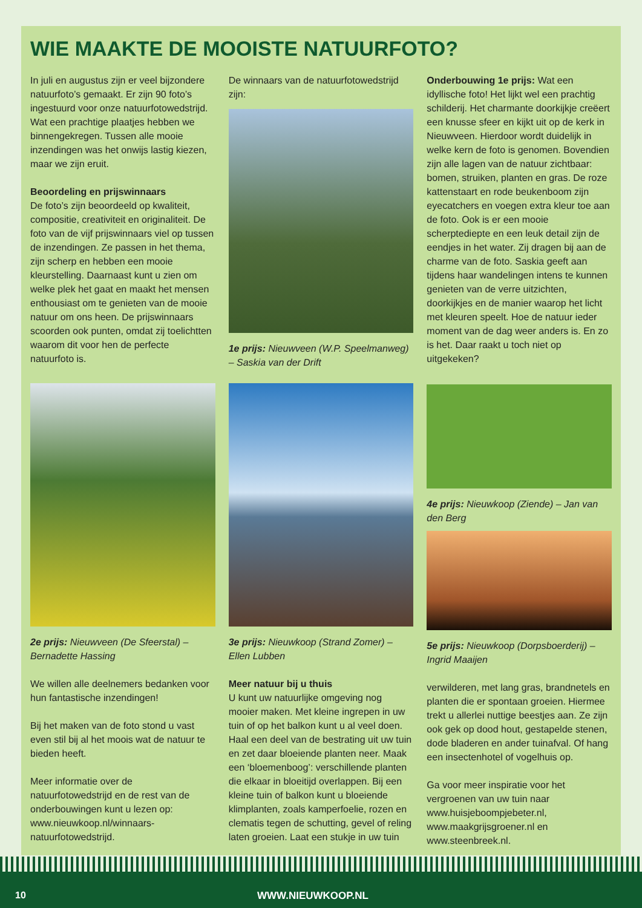WIE MAAKTE DE MOOISTE NATUURFOTO?
In juli en augustus zijn er veel bijzondere natuurfoto’s gemaakt. Er zijn 90 foto’s ingestuurd voor onze natuurfotowedstrijd. Wat een prachtige plaatjes hebben we binnengekregen. Tussen alle mooie inzendingen was het onwijs lastig kiezen, maar we zijn eruit.
Beoordeling en prijswinnaars
De foto’s zijn beoordeeld op kwaliteit, compositie, creativiteit en originaliteit. De foto van de vijf prijswinnaars viel op tussen de inzendingen. Ze passen in het thema, zijn scherp en hebben een mooie kleurstelling. Daarnaast kunt u zien om welke plek het gaat en maakt het mensen enthousiast om te genieten van de mooie natuur om ons heen. De prijswinnaars scoorden ook punten, omdat zij toelichtten waarom dit voor hen de perfecte natuurfoto is.
De winnaars van de natuurfotowedstrijd zijn:
1e prijs: Nieuwveen (W.P. Speelmanweg) – Saskia van der Drift
Onderbouwing 1e prijs: Wat een idyllische foto! Het lijkt wel een prachtig schilderij. Het charmante doorkijkje creëert een knusse sfeer en kijkt uit op de kerk in Nieuwveen. Hierdoor wordt duidelijk in welke kern de foto is genomen. Bovendien zijn alle lagen van de natuur zichtbaar: bomen, struiken, planten en gras. De roze kattenstaart en rode beukenboom zijn eyecatchers en voegen extra kleur toe aan de foto. Ook is er een mooie scherptediepte en een leuk detail zijn de eendjes in het water. Zij dragen bij aan de charme van de foto. Saskia geeft aan tijdens haar wandelingen intens te kunnen genieten van de verre uitzichten, doorkijkjes en de manier waarop het licht met kleuren speelt. Hoe de natuur ieder moment van de dag weer anders is. En zo is het. Daar raakt u toch niet op uitgekeken?
2e prijs: Nieuwveen (De Sfeerstal) – Bernadette Hassing
We willen alle deelnemers bedanken voor hun fantastische inzendingen!
Bij het maken van de foto stond u vast even stil bij al het moois wat de natuur te bieden heeft.
Meer informatie over de natuurfotowedstrijd en de rest van de onderbouwingen kunt u lezen op: www.nieuwkoop.nl/winnaars-natuurfotowedstrijd.
3e prijs: Nieuwkoop (Strand Zomer) – Ellen Lubben
Meer natuur bij u thuis
U kunt uw natuurlijke omgeving nog mooier maken. Met kleine ingrepen in uw tuin of op het balkon kunt u al veel doen. Haal een deel van de bestrating uit uw tuin en zet daar bloeiende planten neer. Maak een ‘bloemenboog’: verschillende planten die elkaar in bloeitijd overlappen. Bij een kleine tuin of balkon kunt u bloeiende klimplanten, zoals kamperfoelie, rozen en clematis tegen de schutting, gevel of reling laten groeien. Laat een stukje in uw tuin
4e prijs: Nieuwkoop (Ziende) – Jan van den Berg
5e prijs: Nieuwkoop (Dorpsboerderij) – Ingrid Maaijen
verwilderen, met lang gras, brandnetels en planten die er spontaan groeien. Hiermee trekt u allerlei nuttige beestjes aan. Ze zijn ook gek op dood hout, gestapelde stenen, dode bladeren en ander tuinafval. Of hang een insectenhotel of vogelhuis op.
Ga voor meer inspiratie voor het vergroenen van uw tuin naar www.huisjeboompjebeter.nl, www.maakgrijsgroener.nl en www.steenbreek.nl.
10 WWW.NIEUWKOOP.NL